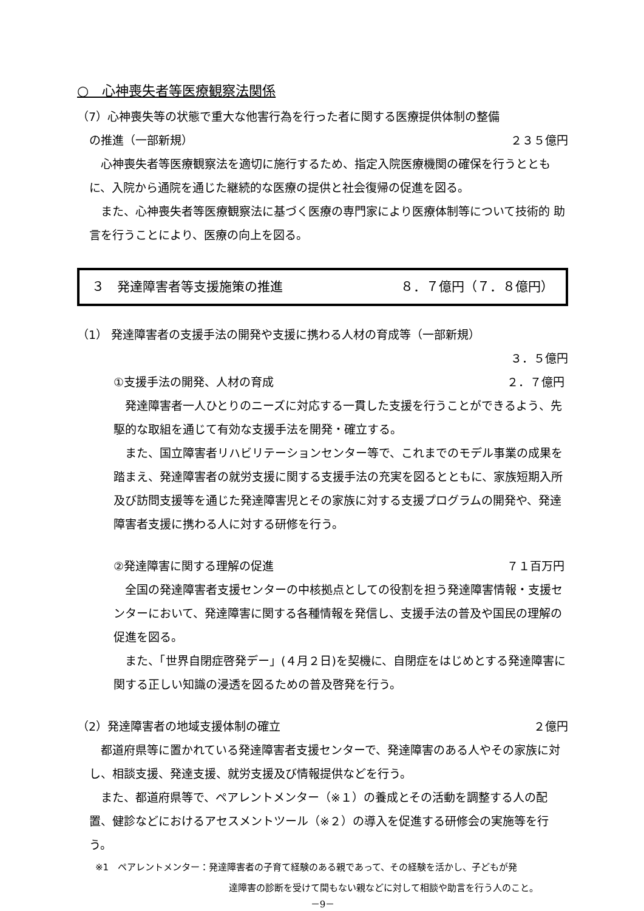○　心神喪失者等医療観察法関係
（7）心神喪失等の状態で重大な他害行為を行った者に関する医療提供体制の整備
の推進（一部新規） ２３５億円
　心神喪失者等医療観察法を適切に施行するため、指定入院医療機関の確保を行うととも に、入院から通院を通じた継続的な医療の提供と社会復帰の促進を図る。
　また、心神喪失者等医療観察法に基づく医療の専門家により医療体制等について技術的 助言を行うことにより、医療の向上を図る。
３　発達障害者等支援施策の推進 ８．７億円（７．８億円）
（1） 発達障害者の支援手法の開発や支援に携わる人材の育成等（一部新規）
３．５億円
①支援手法の開発、人材の育成 ２．７億円
　発達障害者一人ひとりのニーズに対応する一貫した支援を行うことができるよう、先駆的な取組を通じて有効な支援手法を開発・確立する。
　また、国立障害者リハビリテーションセンター等で、これまでのモデル事業の成果を踏まえ、発達障害者の就労支援に関する支援手法の充実を図るとともに、家族短期入所及び訪問支援等を通じた発達障害児とその家族に対する支援プログラムの開発や、発達障害者支援に携わる人に対する研修を行う。
②発達障害に関する理解の促進 ７１百万円
　全国の発達障害者支援センターの中核拠点としての役割を担う発達障害情報・支援センターにおいて、発達障害に関する各種情報を発信し、支援手法の普及や国民の理解の促進を図る。
　また、「世界自閉症啓発デー」(４月２日)を契機に、自閉症をはじめとする発達障害に関する正しい知識の浸透を図るための普及啓発を行う。
（2）発達障害者の地域支援体制の確立 ２億円
　都道府県等に置かれている発達障害者支援センターで、発達障害のある人やその家族に対し、相談支援、発達支援、就労支援及び情報提供などを行う。
　また、都道府県等で、ペアレントメンター（※１）の養成とその活動を調整する人の配置、健診などにおけるアセスメントツール（※２）の導入を促進する研修会の実施等を行う。
※1　ペアレントメンター：発達障害者の子育て経験のある親であって、その経験を活かし、子どもが発
達障害の診断を受けて間もない親などに対して相談や助言を行う人のこと。
－9－